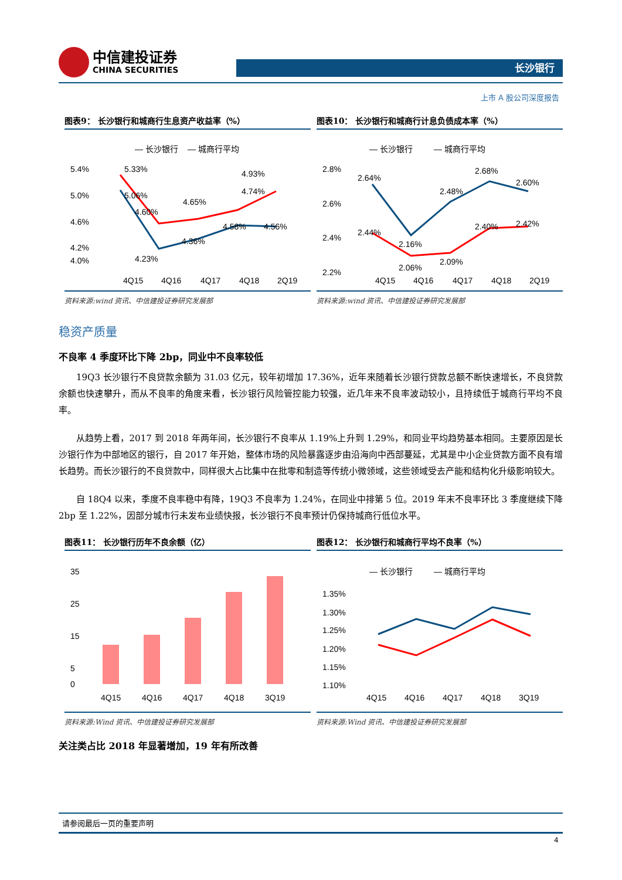中信建投证券
CHINA SECURITIES
长沙银行
上市 A 股公司深度报告
图表9： 长沙银行和城商行生息资产收益率（%）
— 长沙银行
— 城商行平均
5.4%
5.0%
4.6%
4.2%
4.0%
5.33%
5.06%
4.65%
4.74%
4.93%
4.60%
4.23%
4.36%
4.58%
4.56%
4Q15
4Q16
4Q17
4Q18
2Q19
图表10： 长沙银行和城商行计息负债成本率（%）
— 长沙银行
— 城商行平均
2.8%
2.6%
2.4%
2.2%
2.64%
2.44%
2.16%
2.06%
2.48%
2.09%
2.68%
2.40%
2.60%
2.42%
4Q15
4Q16
4Q17
4Q18
2Q19
资料来源:wind 资讯、中信建投证券研究发展部 资料来源:wind 资讯、中信建投证券研究发展部
稳资产质量
不良率 4 季度环比下降 2bp，同业中不良率较低
19Q3 长沙银行不良贷款余额为 31.03 亿元，较年初增加 17.36%，近年来随着长沙银行贷款总额不断快速增长，不良贷款余额也快速攀升，而从不良率的角度来看，长沙银行风险管控能力较强，近几年来不良率波动较小，且持续低于城商行平均不良率。
从趋势上看，2017 到 2018 年两年间，长沙银行不良率从 1.19%上升到 1.29%，和同业平均趋势基本相同。主要原因是长沙银行作为中部地区的银行，自 2017 年开始，整体市场的风险暴露逐步由沿海向中西部蔓延，尤其是中小企业贷款方面不良有增长趋势。而长沙银行的不良贷款中，同样很大占比集中在批零和制造等传统小微领域，这些领域受去产能和结构化升级影响较大。
自 18Q4 以来，季度不良率稳中有降，19Q3 不良率为 1.24%，在同业中排第 5 位。2019 年末不良率环比 3 季度继续下降 2bp 至 1.22%，因部分城市行未发布业绩快报，长沙银行不良率预计仍保持城商行低位水平。
图表11： 长沙银行历年不良余额（亿）
35
25
15
5
0
4Q15
4Q16
4Q17
4Q18
3Q19
图表12： 长沙银行和城商行平均不良率（%）
— 长沙银行
— 城商行平均
1.35%
1.30%
1.25%
1.20%
1.15%
1.10%
4Q15
4Q16
4Q17
4Q18
3Q19
资料来源:Wind 资讯、中信建投证券研究发展部 资料来源:Wind 资讯、中信建投证券研究发展部
关注类占比 2018 年显著增加，19 年有所改善
请参阅最后一页的重要声明
4